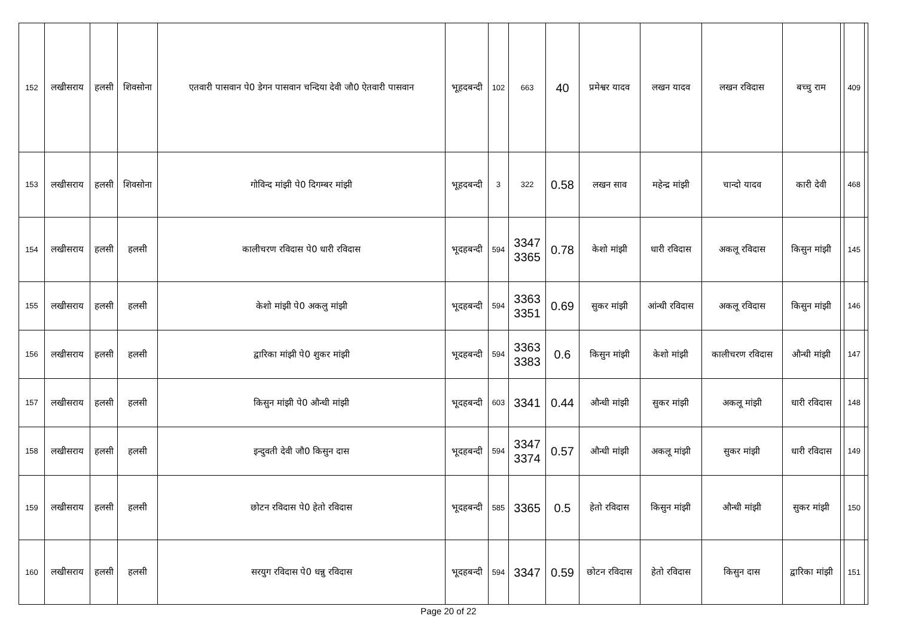| 152 | लखीसराय | हलसी | शिवसोना | एतवारी पासवान पे0 डेगन पासवान चन्दिया देवी जौ0 ऐतवारी पासवान | भूहदबन्दी | 102 | 663 | 40 | प्रमेश्वर यादव | लखन यादव | लखन रविदास | बच्चु राम | | 409 | |
| 153 | लखीसराय | हलसी | शिवसोना | गोविन्द मांझी पे0 दिगम्बर मांझी | भूहदबन्दी | 3 | 322 | 0.58 | लखन साव | महेन्द्र मांझी | चान्दो यादव | कारी देवी | | 468 | |
| 154 | लखीसराय | हलसी | हलसी | कालीचरण रविदास पे0 धारी रविदास | भूदहबन्दी | 594 | 3347 3365 | 0.78 | केशो मांझी | धारी रविदास | अकलू रविदास | किसुन मांझी | | 145 | |
| 155 | लखीसराय | हलसी | हलसी | केशो मांझी पे0 अकलु मांझी | भूदहबन्दी | 594 | 3363 3351 | 0.69 | सुकर मांझी | आंन्धी रविदास | अकलू रविदास | किसुन मांझी | | 146 | |
| 156 | लखीसराय | हलसी | हलसी | द्वारिका मांझी पे0 शुकर मांझी | भूदहबन्दी | 594 | 3363 3383 | 0.6 | किसुन मांझी | केशो मांझी | कालीचरण रविदास | औन्धी मांझी | | 147 | |
| 157 | लखीसराय | हलसी | हलसी | किसुन मांझी पे0 औन्धी मांझी | भूदहबन्दी | 603 | 3341 | 0.44 | औन्धी मांझी | सुकर मांझी | अकलू मांझी | धारी रविदास | | 148 | |
| 158 | लखीसराय | हलसी | हलसी | इन्दुवती देवी जौ0 किसुन दास | भूदहबन्दी | 594 | 3347 3374 | 0.57 | औन्धी मांझी | अकलू मांझी | सुकर मांझी | धारी रविदास | | 149 | |
| 159 | लखीसराय | हलसी | हलसी | छोटन रविदास पे0 हेतो रविदास | भूदहबन्दी | 585 | 3365 | 0.5 | हेतो रविदास | किसुन मांझी | औन्धी मांझी | सुकर मांझी | | 150 | |
| 160 | लखीसराय | हलसी | हलसी | सरयुग रविदास पे0 धन्नु रविदास | भूदहबन्दी | 594 | 3347 | 0.59 | छोटन रविदास | हेतो रविदास | किसुन दास | द्वारिका मांझी | | 151 | |
Page 20 of 22